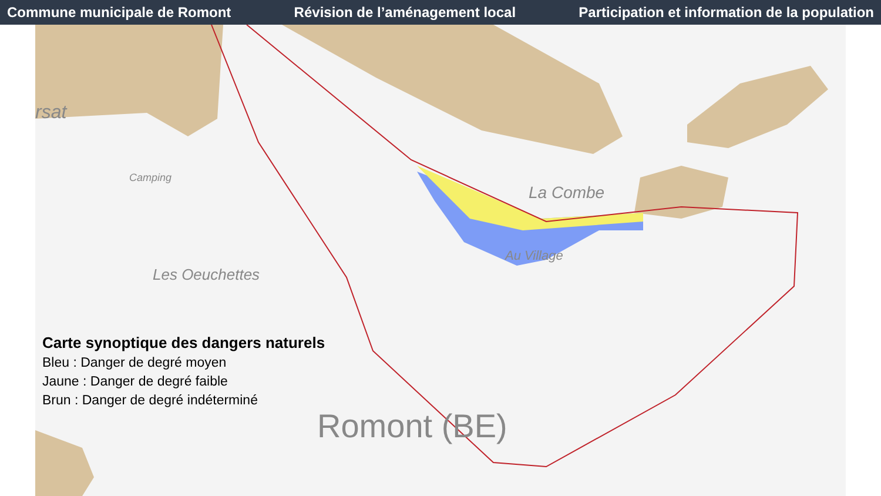Commune municipale de Romont Révision de l’aménagement local Participation et information de la population
rsat
Camping
Les Oeuchettes
La Combe
Au Village
Romont (BE)
Carte synoptique des dangers naturels
Bleu : Danger de degré moyen
Jaune : Danger de degré faible
Brun : Danger de degré indéterminé